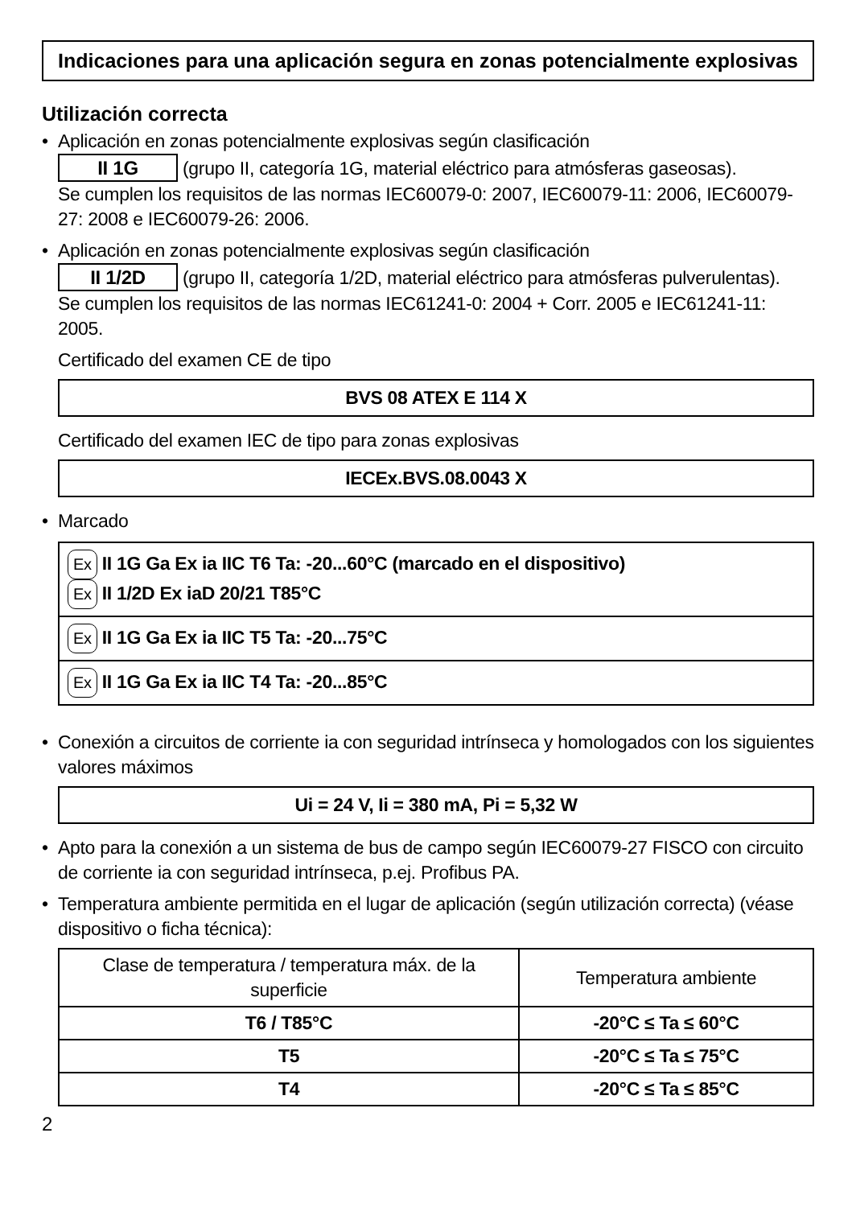Indicaciones para una aplicación segura en zonas potencialmente explosivas
Utilización correcta
•
Aplicación en zonas potencialmente explosivas según clasificación
II 1G (grupo II, categoría 1G, material eléctrico para atmósferas gaseosas).
Se cumplen los requisitos de las normas IEC60079-0: 2007, IEC60079-11: 2006, IEC60079-27: 2008 e IEC60079-26: 2006.
•
Aplicación en zonas potencialmente explosivas según clasificación
II 1/2D (grupo II, categoría 1/2D, material eléctrico para atmósferas pulverulentas).
Se cumplen los requisitos de las normas IEC61241-0: 2004 + Corr. 2005 e IEC61241-11: 2005.
Certificado del examen CE de tipo
BVS 08 ATEX E 114 X
Certificado del examen IEC de tipo para zonas explosivas
IECEx.BVS.08.0043 X
•
Marcado
Ex II 1G Ga Ex ia IIC T6 Ta: -20...60°C (marcado en el dispositivo)
Ex II 1/2D Ex iaD 20/21 T85°C
Ex II 1G Ga Ex ia IIC T5 Ta: -20...75°C
Ex II 1G Ga Ex ia IIC T4 Ta: -20...85°C
•
Conexión a circuitos de corriente ia con seguridad intrínseca y homologados con los siguientes valores máximos
Ui = 24 V, Ii = 380 mA, Pi = 5,32 W
•
Apto para la conexión a un sistema de bus de campo según IEC60079-27 FISCO con circuito de corriente ia con seguridad intrínseca, p.ej. Profibus PA.
•
Temperatura ambiente permitida en el lugar de aplicación (según utilización correcta) (véase dispositivo o ficha técnica):
| Clase de temperatura / temperatura máx. de la superficie | Temperatura ambiente |
| --- | --- |
| T6 / T85°C | -20°C ≤ Ta ≤ 60°C |
| T5 | -20°C ≤ Ta ≤ 75°C |
| T4 | -20°C ≤ Ta ≤ 85°C |
2